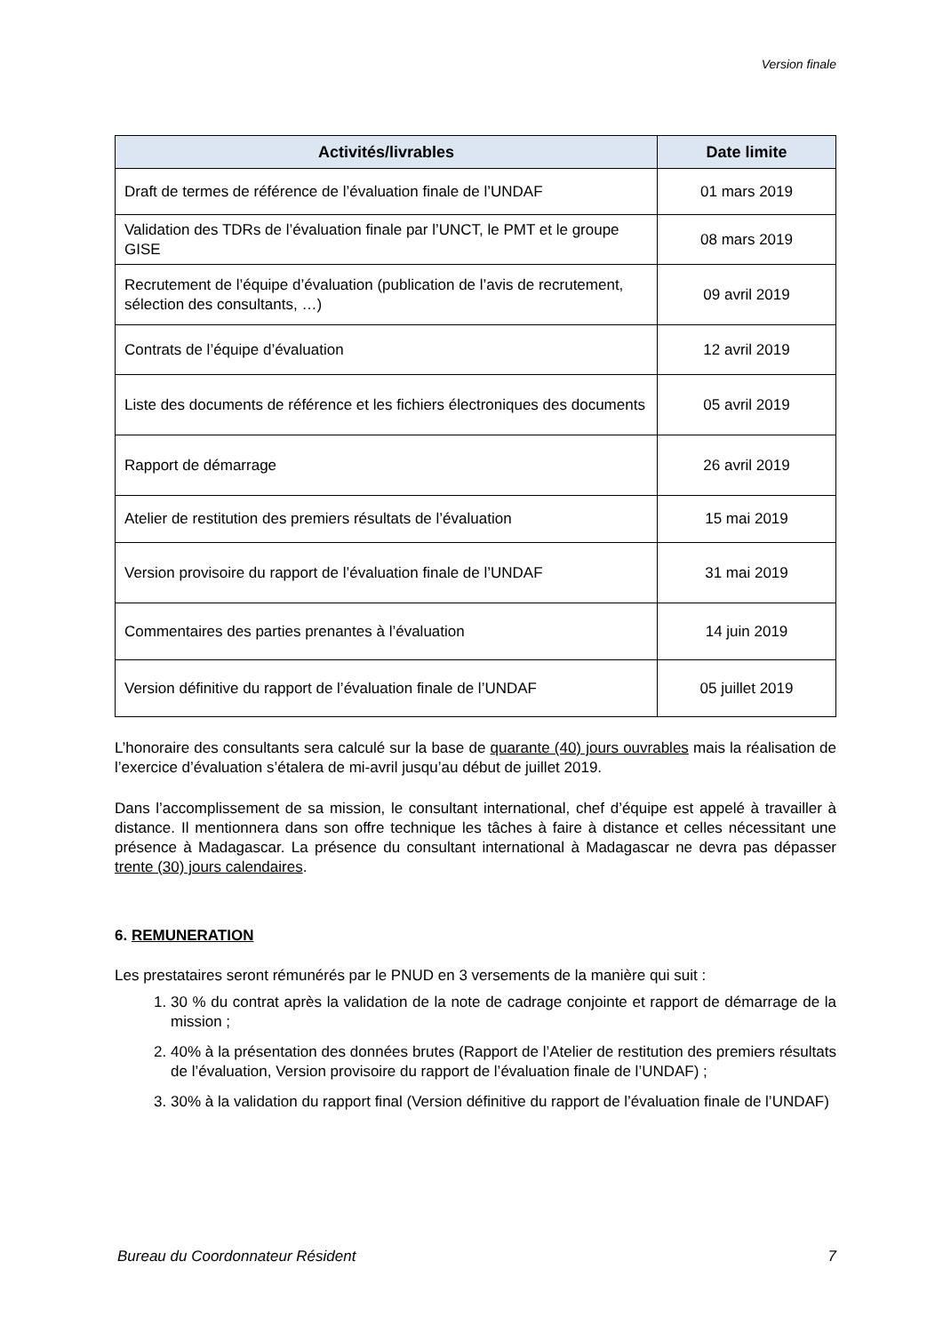Version finale
| Activités/livrables | Date limite |
| --- | --- |
| Draft de termes de référence de l’évaluation finale de l’UNDAF | 01 mars 2019 |
| Validation des TDRs de l’évaluation finale par l’UNCT, le PMT et le groupe GISE | 08 mars 2019 |
| Recrutement de l’équipe d’évaluation (publication de l’avis de recrutement, sélection des consultants, …) | 09 avril 2019 |
| Contrats de l’équipe d’évaluation | 12 avril 2019 |
| Liste des documents de référence et les fichiers électroniques des documents | 05 avril 2019 |
| Rapport de démarrage | 26 avril 2019 |
| Atelier de restitution des premiers résultats de l’évaluation | 15 mai 2019 |
| Version provisoire du rapport de l’évaluation finale de l’UNDAF | 31 mai 2019 |
| Commentaires des parties prenantes à l’évaluation | 14 juin 2019 |
| Version définitive du rapport de l’évaluation finale de l’UNDAF | 05 juillet 2019 |
L’honoraire des consultants sera calculé sur la base de quarante (40) jours ouvrables mais la réalisation de l’exercice d’évaluation s’étalera de mi-avril jusqu’au début de juillet 2019.
Dans l’accomplissement de sa mission, le consultant international, chef d’équipe est appelé à travailler à distance. Il mentionnera dans son offre technique les tâches à faire à distance et celles nécessitant une présence à Madagascar. La présence du consultant international à Madagascar ne devra pas dépasser trente (30) jours calendaires.
6. REMUNERATION
Les prestataires seront rémunérés par le PNUD en 3 versements de la manière qui suit :
1. 30 % du contrat après la validation de la note de cadrage conjointe et rapport de démarrage de la mission ;
2. 40% à la présentation des données brutes (Rapport de l’Atelier de restitution des premiers résultats de l’évaluation, Version provisoire du rapport de l’évaluation finale de l’UNDAF) ;
3. 30% à la validation du rapport final (Version définitive du rapport de l’évaluation finale de l’UNDAF)
Bureau du Coordonnateur Résident 7